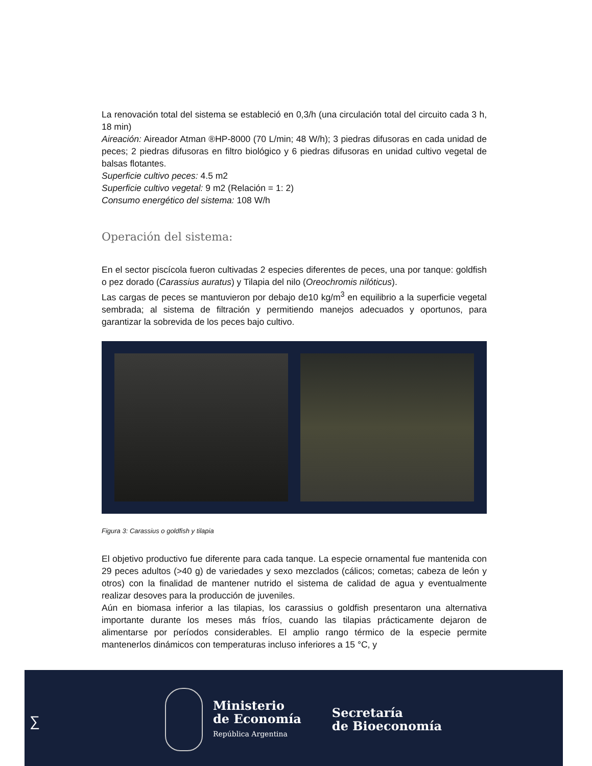La renovación total del sistema se estableció en 0,3/h (una circulación total del circuito cada 3 h, 18 min)
Aireación: Aireador Atman ®HP-8000 (70 L/min; 48 W/h); 3 piedras difusoras en cada unidad de peces; 2 piedras difusoras en filtro biológico y 6 piedras difusoras en unidad cultivo vegetal de balsas flotantes.
Superficie cultivo peces: 4.5 m2
Superficie cultivo vegetal: 9 m2 (Relación = 1: 2)
Consumo energético del sistema: 108 W/h
Operación del sistema:
En el sector piscícola fueron cultivadas 2 especies diferentes de peces, una por tanque: goldfish o pez dorado (Carassius auratus) y Tilapia del nilo (Oreochromis nilóticus).
Las cargas de peces se mantuvieron por debajo de10 kg/m<sup>3</sup> en equilibrio a la superficie vegetal sembrada; al sistema de filtración y permitiendo manejos adecuados y oportunos, para garantizar la sobrevida de los peces bajo cultivo.
Figura 3: Carassius o goldfish y tilapia
El objetivo productivo fue diferente para cada tanque. La especie ornamental fue mantenida con 29 peces adultos (>40 g) de variedades y sexo mezclados (cálicos; cometas; cabeza de león y otros) con la finalidad de mantener nutrido el sistema de calidad de agua y eventualmente realizar desoves para la producción de juveniles.
Aún en biomasa inferior a las tilapias, los carassius o goldfish presentaron una alternativa importante durante los meses más fríos, cuando las tilapias prácticamente dejaron de alimentarse por períodos considerables. El amplio rango térmico de la especie permite mantenerlos dinámicos con temperaturas incluso inferiores a 15 °C, y
∑
Ministerio
de Economía
República Argentina
Secretaría
de Bioeconomía